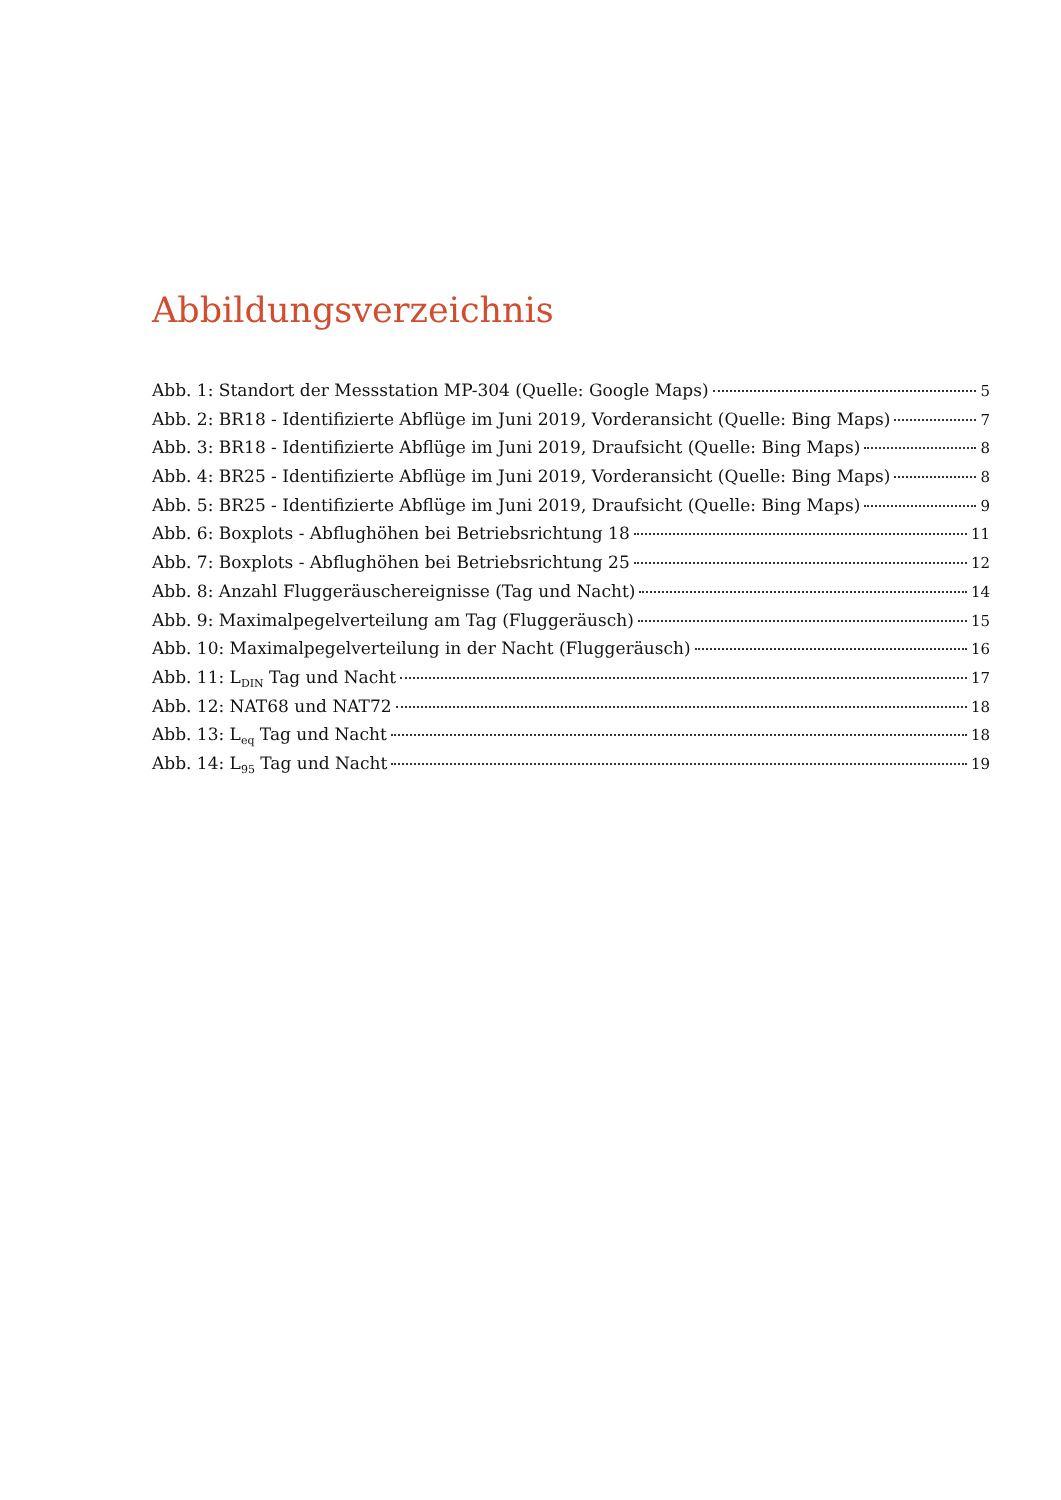Abbildungsverzeichnis
Abb. 1: Standort der Messstation MP-304 (Quelle: Google Maps) 5
Abb. 2: BR18 - Identifizierte Abflüge im Juni 2019, Vorderansicht (Quelle: Bing Maps) 7
Abb. 3: BR18 - Identifizierte Abflüge im Juni 2019, Draufsicht (Quelle: Bing Maps) 8
Abb. 4: BR25 - Identifizierte Abflüge im Juni 2019, Vorderansicht (Quelle: Bing Maps) 8
Abb. 5: BR25 - Identifizierte Abflüge im Juni 2019, Draufsicht (Quelle: Bing Maps) 9
Abb. 6: Boxplots - Abflughöhen bei Betriebsrichtung 18 11
Abb. 7: Boxplots - Abflughöhen bei Betriebsrichtung 25 12
Abb. 8: Anzahl Fluggeräuschereignisse (Tag und Nacht) 14
Abb. 9: Maximalpegelverteilung am Tag (Fluggeräusch) 15
Abb. 10: Maximalpegelverteilung in der Nacht (Fluggeräusch) 16
Abb. 11: L<sub>DIN</sub> Tag und Nacht 17
Abb. 12: NAT68 und NAT72 18
Abb. 13: L<sub>eq</sub> Tag und Nacht 18
Abb. 14: L<sub>95</sub> Tag und Nacht 19